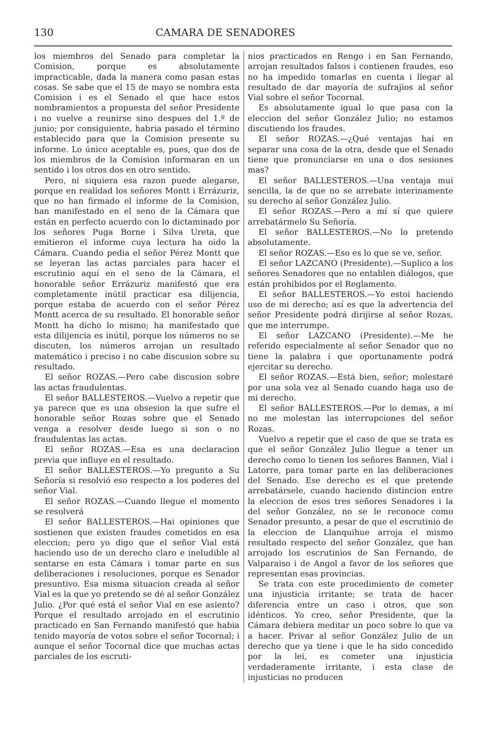130 CAMARA DE SENADORES
los miembros del Senado para completar la Comision, porque es absolutamente impracticable, dada la manera como pasan estas cosas. Se sabe que el 15 de mayo se nombra esta Comision i es el Senado el que hace estos nombramientos a propuesta del señor Presidente i no vuelve a reunirse sino despues del 1.º de junio; por consiguiente, habria pasado el término establecido para que la Comision presente su informe. Lo único aceptable es, pues, que dos de los miembros de la Comision informaran en un sentido i los otros dos en otro sentido.
Pero, ni siquiera esa razon puede alegarse, porque en realidad los señores Montt i Errázuriz, que no han firmado el informe de la Comision, han manifestado en el seno de la Cámara que están en perfecto acuerdo con lo dictaminado por los señores Puga Borne i Silva Ureta, que emitieron el informe cuya lectura ha oido la Cámara. Cuando pedia el señor Pérez Montt que se leyeran las actas parciales para hacer el escrutinio aquí en el seno de la Cámara, el honorable señor Errázuriz manifestó que era completamente inútil practicar esa dilijencia, porque estaba de acuerdo con el señor Pérez Montt acerca de su resultado. El honorable señor Montt ha dicho lo mismo; ha manifestado que esta dilijencia es inútil, porque los números no se discuten, los números arrojan un resultado matemático i preciso i no cabe discusion sobre su resultado.
El señor ROZAS.—Pero cabe discusion sobre las actas fraudulentas.
El señor BALLESTEROS.—Vuelvo a repetir que ya parece que es una obsesion la que sufre el honorable señor Rozas sobre que el Senado venga a resolver desde luego si son o no fraudulentas las actas.
El señor ROZAS.—Esa es una declaracion previa que influye en el resultado.
El señor BALLESTEROS.—Yo pregunto a Su Señoría si resolvió eso respecto a los poderes del señor Vial.
El señor ROZAS.—Cuando llegue el momento se resolverá
El señor BALLESTEROS.—Hai opiniones que sostienen que existen fraudes cometidos en esa eleccion; pero yo digo que el señor Vial está haciendo uso de un derecho claro e ineludible al sentarse en esta Cámara i tomar parte en sus deliberaciones i resoluciones, porque es Senador presuntivo. Esa misma situacion creada al señor Vial es la que yo pretendo se dé al señor González Julio. ¿Por qué está el señor Vial en ese asiento? Porque el resultado arrojado en el escrutinio practicado en San Fernando manifestó que habia tenido mayoría de votos sobre el señor Tocornal; i aunque el señor Tocornal dice que muchas actas parciales de los escruti-
nios practicados en Rengo i en San Fernando, arrojan resultados falsos i contienen fraudes, eso no ha impedido tomarlas en cuenta i llegar al resultado de dar mayoría de sufrajios al señor Vial sobre el señor Tocornal.
Es absolutamente igual lo que pasa con la eleccion del señor González Julio; no estamos discutiendo los fraudes.
El señor ROZAS.—¿Qué ventajas hai en separar una cosa de la otra, desde que el Senado tiene que pronunciarse en una o dos sesiones mas?
El señor BALLESTEROS.—Una ventaja mui sencilla, la de que no se arrebate interinamente su derecho al señor González Julio.
El señor ROZAS.—Pero a mí sí que quiere arrebatármelo Su Señoría.
El señor BALLESTEROS.—No lo pretendo absolutamente.
El señor ROZAS.—Eso es lo que se ve, señor.
El señor LAZCANO (Presidente).—Suplico a los señores Senadores que no entablen diálogos, que están prohibidos por el Reglamento.
El señor BALLESTEROS.—Yo estoi haciendo uso de mi derecho; así es que la advertencia del señor Presidente podrá dirijirse al señor Rozas, que me interrumpe.
El señor LAZCANO (Presidente).—Me he referido especialmente al señor Senador que no tiene la palabra i que oportunamente podrá ejercitar su derecho.
El señor ROZAS.—Está bien, señor; molestaré por una sola vez al Senado cuando haga uso de mi derecho.
El señor BALLESTEROS.—Por lo demas, a mí no me molestan las interrupciones del señor Rozas.
Vuelvo a repetir que el caso de que se trata es que el señor González Julio llegue a tener un derecho como lo tienen los señores Bannen, Vial i Latorre, para tomar parte en las deliberaciones del Senado. Ese derecho es el que pretende arrebatársele, cuando haciendo distincion entre la eleccion de esos tres señores Senadores i la del señor González, no se le reconoce como Senador presunto, a pesar de que el escrutinio de la eleccion de Llanquihue arroja el mismo resultado respecto del señor González, que han arrojado los escrutinios de San Fernando, de Valparaiso i de Angol a favor de los señores que representan esas provincias.
Se trata con este procedimiento de cometer una injusticia irritante; se trata de hacer diferencia entre un caso i otros, que son idénticos. Yo creo, señor Presidente, que la Cámara debiera meditar un poco sobre lo que va a hacer. Privar al señor González Julio de un derecho que ya tiene i que le ha sido concedido por la lei, es cometer una injusticia verdaderamente irritante, i esta clase de injusticias no producen